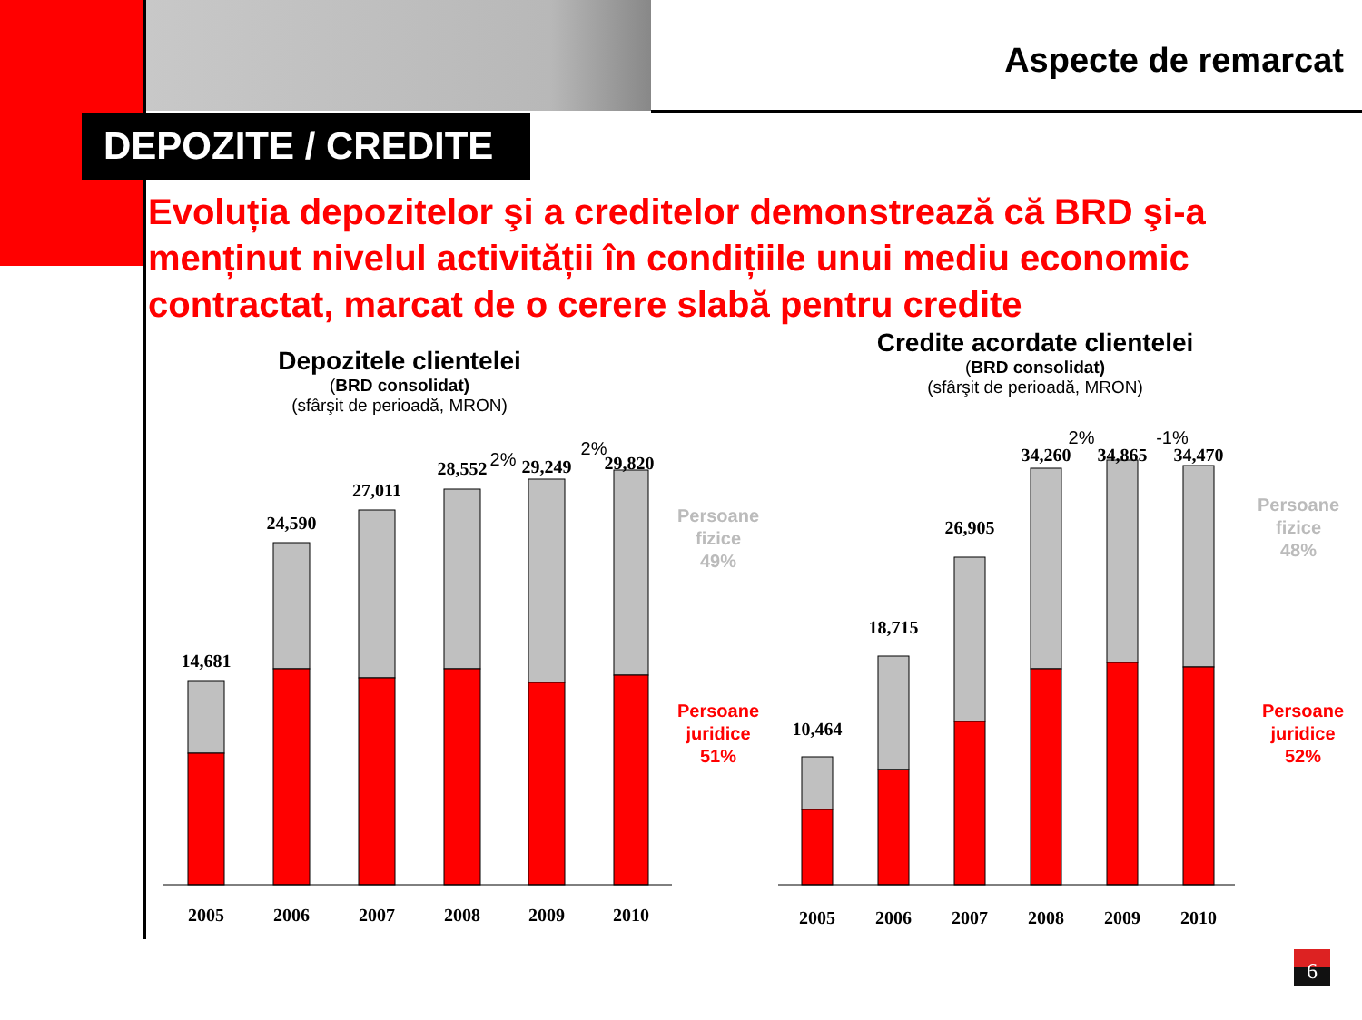Aspecte de remarcat
DEPOZITE / CREDITE
Evoluția depozitelor şi a creditelor demonstrează că BRD şi-a menținut nivelul activității în condițiile unui mediu economic contractat, marcat de o cerere slabă pentru credite
Depozitele clientelei
(BRD consolidat)
(sfârşit de perioadă, MRON)
Credite acordate clientelei
(BRD consolidat)
(sfârşit de perioadă, MRON)
14,681
24,590
27,011
28,552
29,249
29,820
2005
2006
2007
2008
2009
2010
10,464
18,715
26,905
34,260
34,865
34,470
2005
2006
2007
2008
2009
2010
2%
2%
2%
-1%
Persoane
fizice
49%
Persoane
juridice
51%
Persoane
fizice
48%
Persoane
juridice
52%
6